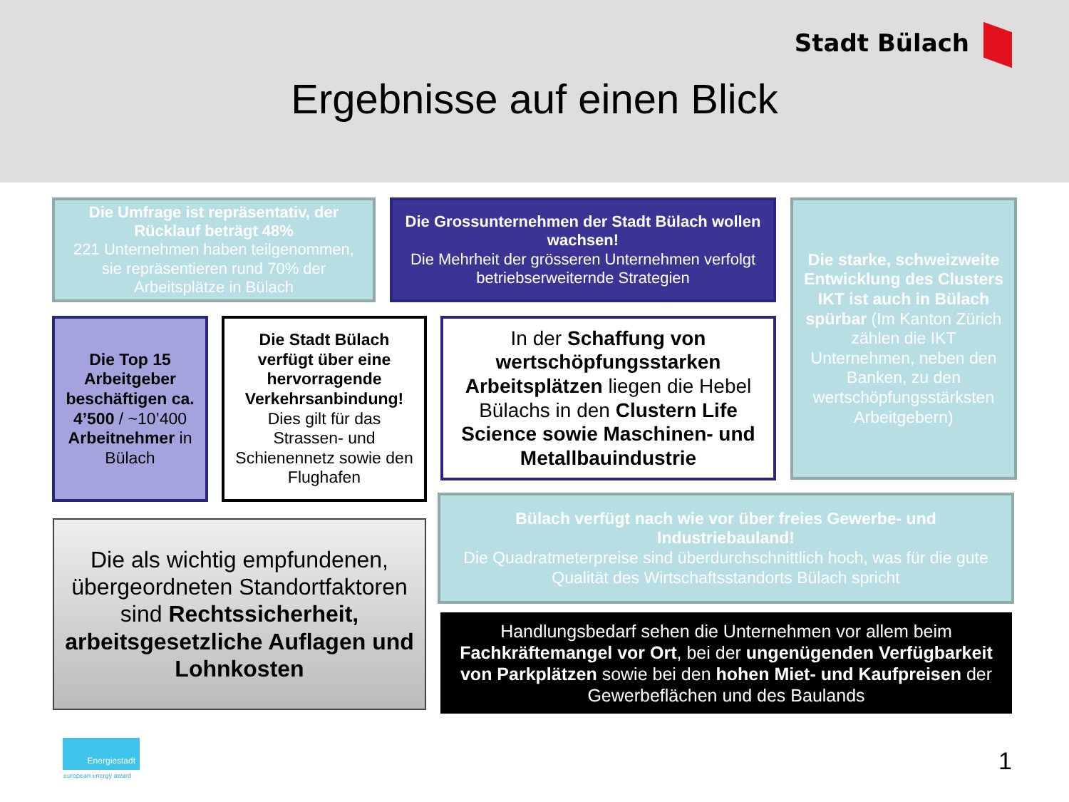Stadt Bülach
Ergebnisse auf einen Blick
Die Umfrage ist repräsentativ, der Rücklauf beträgt 48%
221 Unternehmen haben teilgenommen, sie repräsentieren rund 70% der Arbeitsplätze in Bülach
Die Grossunternehmen der Stadt Bülach wollen wachsen!
Die Mehrheit der grösseren Unternehmen verfolgt betriebserweiternde Strategien
Die starke, schweizweite Entwicklung des Clusters IKT ist auch in Bülach spürbar (Im Kanton Zürich zählen die IKT Unternehmen, neben den Banken, zu den wertschöpfungsstärksten Arbeitgebern)
Die Top 15 Arbeitgeber beschäftigen ca. 4’500 / ~10’400 Arbeitnehmer in Bülach
Die Stadt Bülach verfügt über eine hervorragende Verkehrsanbindung! Dies gilt für das Strassen- und Schienennetz sowie den Flughafen
In der Schaffung von wertschöpfungsstarken Arbeitsplätzen liegen die Hebel Bülachs in den Clustern Life Science sowie Maschinen- und Metallbauindustrie
Die als wichtig empfundenen, übergeordneten Standortfaktoren sind Rechtssicherheit, arbeitsgesetzliche Auflagen und Lohnkosten
Bülach verfügt nach wie vor über freies Gewerbe- und Industriebauland!
Die Quadratmeterpreise sind überdurchschnittlich hoch, was für die gute Qualität des Wirtschaftsstandorts Bülach spricht
Handlungsbedarf sehen die Unternehmen vor allem beim Fachkräftemangel vor Ort, bei der ungenügenden Verfügbarkeit von Parkplätzen sowie bei den hohen Miet- und Kaufpreisen der Gewerbeflächen und des Baulands
Energiestadt
european energy award 1